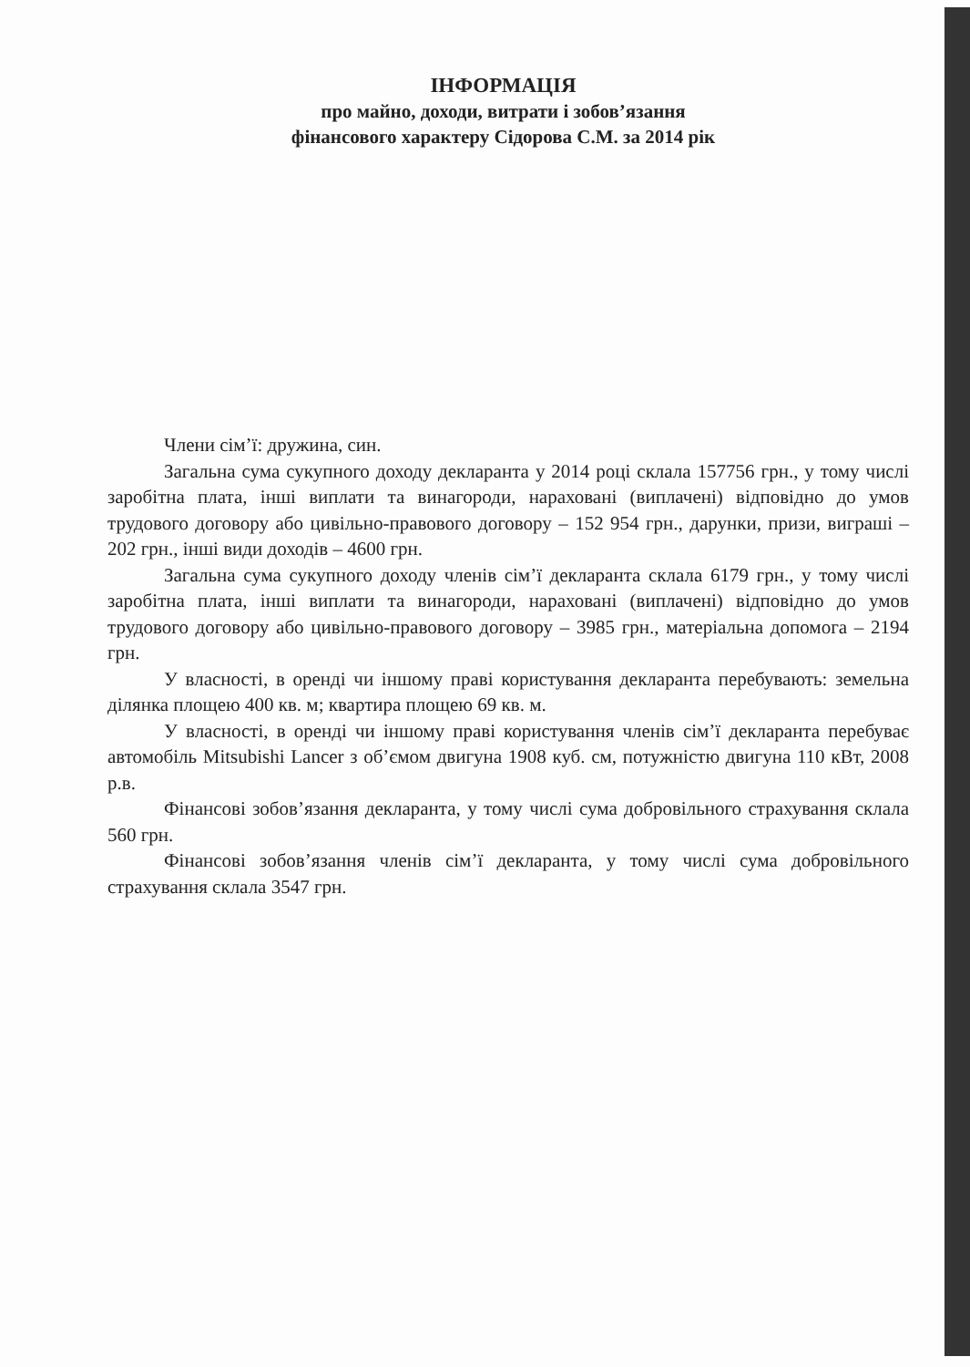ІНФОРМАЦІЯ
про майно, доходи, витрати і зобов’язання
фінансового характеру Сідорова С.М. за 2014 рік
Члени сім’ї: дружина, син.
Загальна сума сукупного доходу декларанта у 2014 році склала 157756 грн., у тому числі заробітна плата, інші виплати та винагороди, нараховані (виплачені) відповідно до умов трудового договору або цивільно-правового договору – 152 954 грн., дарунки, призи, виграші – 202 грн., інші види доходів – 4600 грн.
Загальна сума сукупного доходу членів сім’ї декларанта склала 6179 грн., у тому числі заробітна плата, інші виплати та винагороди, нараховані (виплачені) відповідно до умов трудового договору або цивільно-правового договору – 3985 грн., матеріальна допомога – 2194 грн.
У власності, в оренді чи іншому праві користування декларанта перебувають: земельна ділянка площею 400 кв. м; квартира площею 69 кв. м.
У власності, в оренді чи іншому праві користування членів сім’ї декларанта перебуває автомобіль Mitsubishi Lancer з об’ємом двигуна 1908 куб. см, потужністю двигуна 110 кВт, 2008 р.в.
Фінансові зобов’язання декларанта, у тому числі сума добровільного страхування склала 560 грн.
Фінансові зобов’язання членів сім’ї декларанта, у тому числі сума добровільного страхування склала 3547 грн.